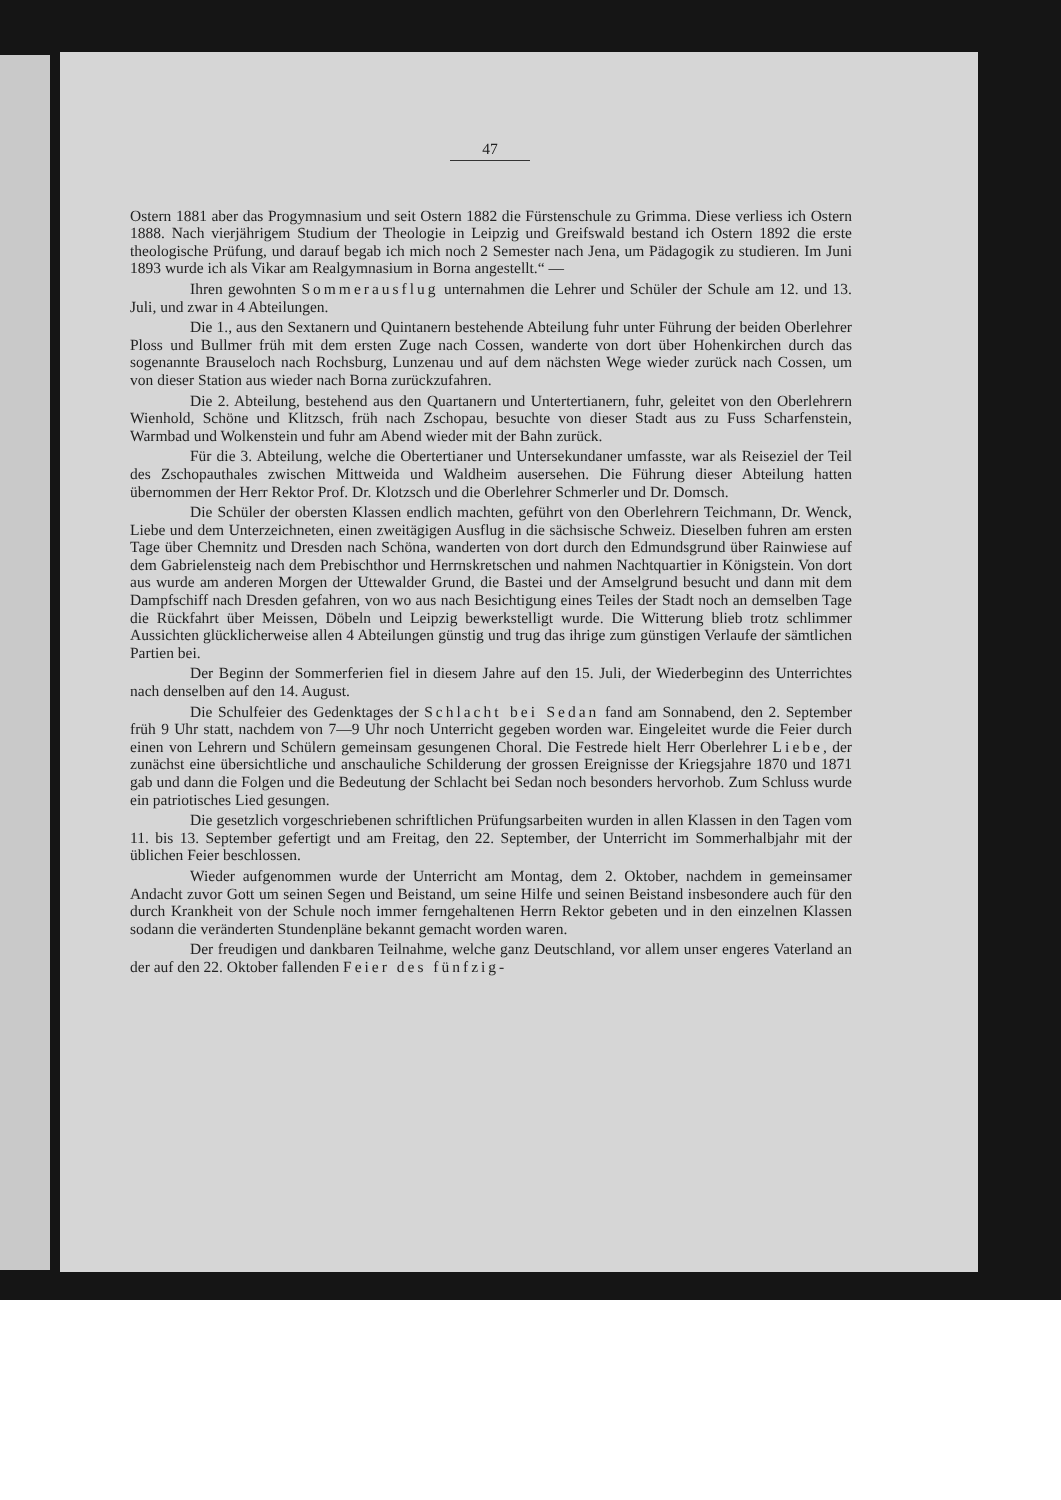47
Ostern 1881 aber das Progymnasium und seit Ostern 1882 die Fürstenschule zu Grimma. Diese verliess ich Ostern 1888. Nach vierjährigem Studium der Theologie in Leipzig und Greifswald bestand ich Ostern 1892 die erste theologische Prüfung, und darauf begab ich mich noch 2 Semester nach Jena, um Pädagogik zu studieren. Im Juni 1893 wurde ich als Vikar am Realgymnasium in Borna angestellt.“ —
Ihren gewohnten Sommerausflug unternahmen die Lehrer und Schüler der Schule am 12. und 13. Juli, und zwar in 4 Abteilungen.
Die 1., aus den Sextanern und Quintanern bestehende Abteilung fuhr unter Führung der beiden Oberlehrer Ploss und Bullmer früh mit dem ersten Zuge nach Cossen, wanderte von dort über Hohenkirchen durch das sogenannte Brauseloch nach Rochsburg, Lunzenau und auf dem nächsten Wege wieder zurück nach Cossen, um von dieser Station aus wieder nach Borna zurückzufahren.
Die 2. Abteilung, bestehend aus den Quartanern und Untertertianern, fuhr, geleitet von den Oberlehrern Wienhold, Schöne und Klitzsch, früh nach Zschopau, besuchte von dieser Stadt aus zu Fuss Scharfenstein, Warmbad und Wolkenstein und fuhr am Abend wieder mit der Bahn zurück.
Für die 3. Abteilung, welche die Obertertianer und Untersekundaner umfasste, war als Reiseziel der Teil des Zschopauthales zwischen Mittweida und Waldheim ausersehen. Die Führung dieser Abteilung hatten übernommen der Herr Rektor Prof. Dr. Klotzsch und die Oberlehrer Schmerler und Dr. Domsch.
Die Schüler der obersten Klassen endlich machten, geführt von den Oberlehrern Teichmann, Dr. Wenck, Liebe und dem Unterzeichneten, einen zweitägigen Ausflug in die sächsische Schweiz. Dieselben fuhren am ersten Tage über Chemnitz und Dresden nach Schöna, wanderten von dort durch den Edmundsgrund über Rainwiese auf dem Gabrielensteig nach dem Prebischthor und Herrnskretschen und nahmen Nachtquartier in Königstein. Von dort aus wurde am anderen Morgen der Uttewalder Grund, die Bastei und der Amselgrund besucht und dann mit dem Dampfschiff nach Dresden gefahren, von wo aus nach Besichtigung eines Teiles der Stadt noch an demselben Tage die Rückfahrt über Meissen, Döbeln und Leipzig bewerkstelligt wurde. Die Witterung blieb trotz schlimmer Aussichten glücklicherweise allen 4 Abteilungen günstig und trug das ihrige zum günstigen Verlaufe der sämtlichen Partien bei.
Der Beginn der Sommerferien fiel in diesem Jahre auf den 15. Juli, der Wiederbeginn des Unterrichtes nach denselben auf den 14. August.
Die Schulfeier des Gedenktages der Schlacht bei Sedan fand am Sonnabend, den 2. September früh 9 Uhr statt, nachdem von 7—9 Uhr noch Unterricht gegeben worden war. Eingeleitet wurde die Feier durch einen von Lehrern und Schülern gemeinsam gesungenen Choral. Die Festrede hielt Herr Oberlehrer Liebe, der zunächst eine übersichtliche und anschauliche Schilderung der grossen Ereignisse der Kriegsjahre 1870 und 1871 gab und dann die Folgen und die Bedeutung der Schlacht bei Sedan noch besonders hervorhob. Zum Schluss wurde ein patriotisches Lied gesungen.
Die gesetzlich vorgeschriebenen schriftlichen Prüfungsarbeiten wurden in allen Klassen in den Tagen vom 11. bis 13. September gefertigt und am Freitag, den 22. September, der Unterricht im Sommerhalbjahr mit der üblichen Feier beschlossen.
Wieder aufgenommen wurde der Unterricht am Montag, dem 2. Oktober, nachdem in gemeinsamer Andacht zuvor Gott um seinen Segen und Beistand, um seine Hilfe und seinen Beistand insbesondere auch für den durch Krankheit von der Schule noch immer ferngehaltenen Herrn Rektor gebeten und in den einzelnen Klassen sodann die veränderten Stundenpläne bekannt gemacht worden waren.
Der freudigen und dankbaren Teilnahme, welche ganz Deutschland, vor allem unser engeres Vaterland an der auf den 22. Oktober fallenden Feier des fünfzig-